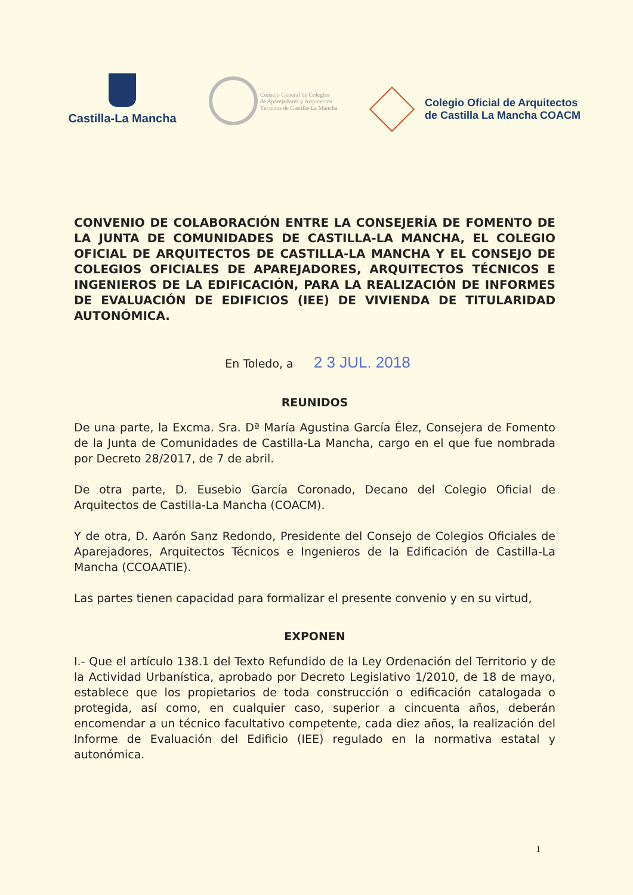Castilla-La Mancha
Consejo General de Colegios
de Aparejadores y Arquitectos
Técnicos de Castilla-La Mancha
Colegio Oficial de Arquitectos
de Castilla La Mancha COACM
CONVENIO DE COLABORACIÓN ENTRE LA CONSEJERÍA DE FOMENTO DE LA JUNTA DE COMUNIDADES DE CASTILLA-LA MANCHA, EL COLEGIO OFICIAL DE ARQUITECTOS DE CASTILLA-LA MANCHA Y EL CONSEJO DE COLEGIOS OFICIALES DE APAREJADORES, ARQUITECTOS TÉCNICOS E INGENIEROS DE LA EDIFICACIÓN, PARA LA REALIZACIÓN DE INFORMES DE EVALUACIÓN DE EDIFICIOS (IEE) DE VIVIENDA DE TITULARIDAD AUTONÓMICA.
En Toledo, a 2 3 JUL. 2018
REUNIDOS
De una parte, la Excma. Sra. Dª María Agustina García Élez, Consejera de Fomento de la Junta de Comunidades de Castilla-La Mancha, cargo en el que fue nombrada por Decreto 28/2017, de 7 de abril.
De otra parte, D. Eusebio García Coronado, Decano del Colegio Oficial de Arquitectos de Castilla-La Mancha (COACM).
Y de otra, D. Aarón Sanz Redondo, Presidente del Consejo de Colegios Oficiales de Aparejadores, Arquitectos Técnicos e Ingenieros de la Edificación de Castilla-La Mancha (CCOAATIE).
Las partes tienen capacidad para formalizar el presente convenio y en su virtud,
EXPONEN
I.- Que el artículo 138.1 del Texto Refundido de la Ley Ordenación del Territorio y de la Actividad Urbanística, aprobado por Decreto Legislativo 1/2010, de 18 de mayo, establece que los propietarios de toda construcción o edificación catalogada o protegida, así como, en cualquier caso, superior a cincuenta años, deberán encomendar a un técnico facultativo competente, cada diez años, la realización del Informe de Evaluación del Edificio (IEE) regulado en la normativa estatal y autonómica.
1